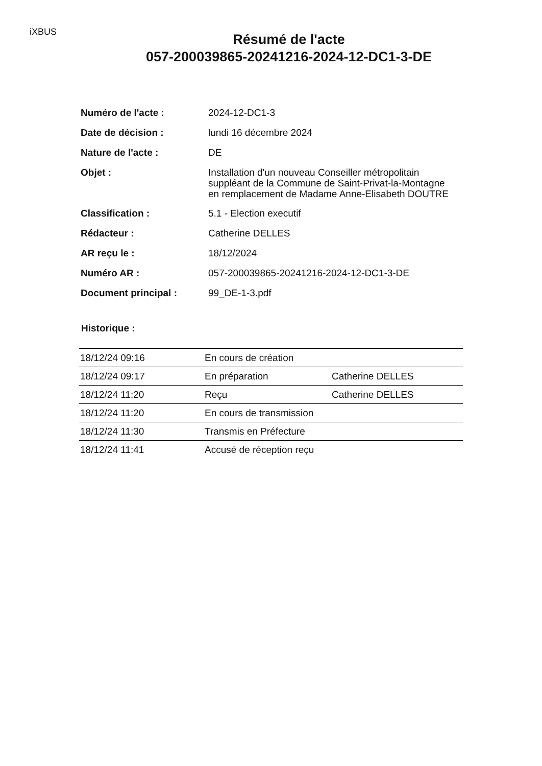iXBUS
Résumé de l'acte
057-200039865-20241216-2024-12-DC1-3-DE
| Numéro de l'acte : | 2024-12-DC1-3 |
| Date de décision : | lundi 16 décembre 2024 |
| Nature de l'acte : | DE |
| Objet : | Installation d'un nouveau Conseiller métropolitain suppléant de la Commune de Saint-Privat-la-Montagne en remplacement de Madame Anne-Elisabeth DOUTRE |
| Classification : | 5.1 - Election executif |
| Rédacteur : | Catherine DELLES |
| AR reçu le : | 18/12/2024 |
| Numéro AR : | 057-200039865-20241216-2024-12-DC1-3-DE |
| Document principal : | 99_DE-1-3.pdf |
Historique :
| 18/12/24 09:16 | En cours de création | |
| 18/12/24 09:17 | En préparation | Catherine DELLES |
| 18/12/24 11:20 | Reçu | Catherine DELLES |
| 18/12/24 11:20 | En cours de transmission | |
| 18/12/24 11:30 | Transmis en Préfecture | |
| 18/12/24 11:41 | Accusé de réception reçu | |